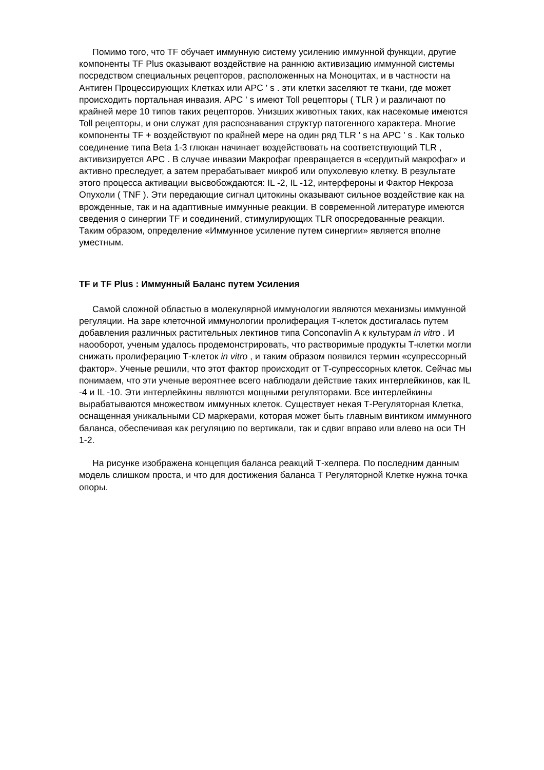Помимо того, что TF обучает иммунную систему усилению иммунной функции, другие компоненты TF Plus оказывают воздействие на раннюю активизацию иммунной системы посредством специальных рецепторов, расположенных на Моноцитах, и в частности на Антиген Процессирующих Клетках или APC ' s . эти клетки заселяют те ткани, где может происходить портальная инвазия. APC ' s имеют Toll рецепторы ( TLR ) и различают по крайней мере 10 типов таких рецепторов. Унизших животных таких, как насекомые имеются Toll рецепторы, и они служат для распознавания структур патогенного характера. Многие компоненты TF + воздействуют по крайней мере на один ряд TLR ' s на APC ' s . Как только соединение типа Beta 1-3 глюкан начинает воздействовать на соответствующий TLR , активизируется APC . В случае инвазии Макрофаг превращается в «сердитый макрофаг» и активно преследует, а затем прерабатывает микроб или опухолевую клетку. В результате этого процесса активации высвобождаются: IL -2, IL -12, интерфероны и Фактор Некроза Опухоли ( TNF ). Эти передающие сигнал цитокины оказывают сильное воздействие как на врожденные, так и на адаптивные иммунные реакции. В современной литературе имеются сведения о синергии TF и соединений, стимулирующих TLR опосредованные реакции. Таким образом, определение «Иммунное усиление путем синергии» является вполне уместным.
TF и TF Plus : Иммунный Баланс путем Усиления
Самой сложной областью в молекулярной иммунологии являются механизмы иммунной регуляции. На заре клеточной иммунологии пролиферация Т-клеток достигалась путем добавления различных растительных лектинов типа Conconavlin A к культурам in vitro . И наооборот, ученым удалось продемонстрировать, что растворимые продукты Т-клетки могли снижать пролиферацию Т-клеток in vitro , и таким образом появился термин «супрессорный фактор». Ученые решили, что этот фактор происходит от Т-супрессорных клеток. Сейчас мы понимаем, что эти ученые вероятнее всего наблюдали действие таких интерлейкинов, как IL -4 и IL -10. Эти интерлейкины являются мощными регуляторами. Все интерлейкины вырабатываются множеством иммунных клеток. Существует некая Т-Регуляторная Клетка, оснащенная уникальными CD маркерами, которая может быть главным винтиком иммунного баланса, обеспечивая как регуляцию по вертикали, так и сдвиг вправо или влево на оси TH 1-2.
На рисунке изображена концепция баланса реакций Т-хелпера. По последним данным модель слишком проста, и что для достижения баланса Т Регуляторной Клетке нужна точка опоры.